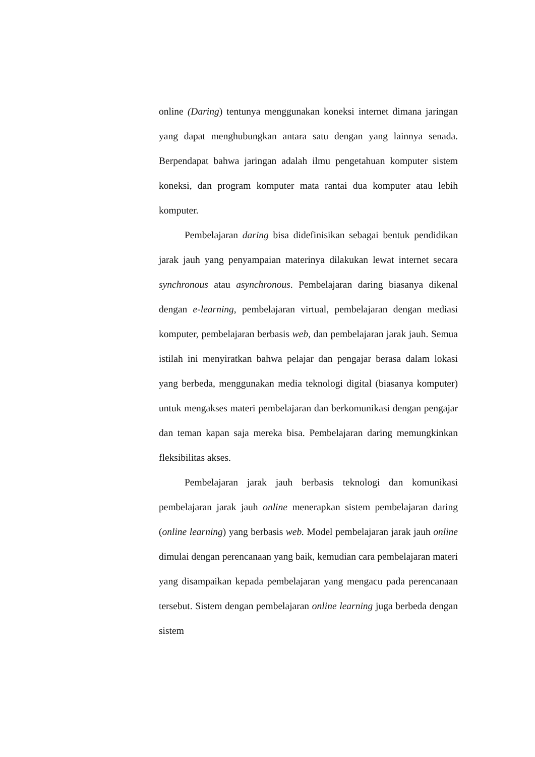online (Daring) tentunya menggunakan koneksi internet dimana jaringan yang dapat menghubungkan antara satu dengan yang lainnya senada. Berpendapat bahwa jaringan adalah ilmu pengetahuan komputer sistem koneksi, dan program komputer mata rantai dua komputer atau lebih komputer.
Pembelajaran daring bisa didefinisikan sebagai bentuk pendidikan jarak jauh yang penyampaian materinya dilakukan lewat internet secara synchronous atau asynchronous. Pembelajaran daring biasanya dikenal dengan e-learning, pembelajaran virtual, pembelajaran dengan mediasi komputer, pembelajaran berbasis web, dan pembelajaran jarak jauh. Semua istilah ini menyiratkan bahwa pelajar dan pengajar berasa dalam lokasi yang berbeda, menggunakan media teknologi digital (biasanya komputer) untuk mengakses materi pembelajaran dan berkomunikasi dengan pengajar dan teman kapan saja mereka bisa. Pembelajaran daring memungkinkan fleksibilitas akses.
Pembelajaran jarak jauh berbasis teknologi dan komunikasi pembelajaran jarak jauh online menerapkan sistem pembelajaran daring (online learning) yang berbasis web. Model pembelajaran jarak jauh online dimulai dengan perencanaan yang baik, kemudian cara pembelajaran materi yang disampaikan kepada pembelajaran yang mengacu pada perencanaan tersebut. Sistem dengan pembelajaran online learning juga berbeda dengan sistem